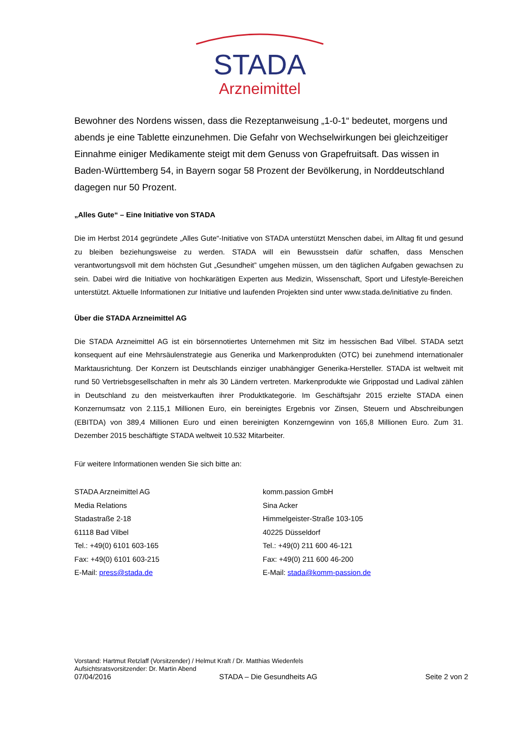STADA
Arzneimittel
Bewohner des Nordens wissen, dass die Rezeptanweisung „1-0-1“ bedeutet, morgens und abends je eine Tablette einzunehmen. Die Gefahr von Wechselwirkungen bei gleichzeitiger Einnahme einiger Medikamente steigt mit dem Genuss von Grapefruitsaft. Das wissen in Baden-Württemberg 54, in Bayern sogar 58 Prozent der Bevölkerung, in Norddeutschland dagegen nur 50 Prozent.
„Alles Gute“ – Eine Initiative von STADA
Die im Herbst 2014 gegründete „Alles Gute“-Initiative von STADA unterstützt Menschen dabei, im Alltag fit und gesund zu bleiben beziehungsweise zu werden. STADA will ein Bewusstsein dafür schaffen, dass Menschen verantwortungsvoll mit dem höchsten Gut „Gesundheit” umgehen müssen, um den täglichen Aufgaben gewachsen zu sein. Dabei wird die Initiative von hochkarätigen Experten aus Medizin, Wissenschaft, Sport und Lifestyle-Bereichen unterstützt. Aktuelle Informationen zur Initiative und laufenden Projekten sind unter www.stada.de/initiative zu finden.
Über die STADA Arzneimittel AG
Die STADA Arzneimittel AG ist ein börsennotiertes Unternehmen mit Sitz im hessischen Bad Vilbel. STADA setzt konsequent auf eine Mehrsäulenstrategie aus Generika und Markenprodukten (OTC) bei zunehmend internationaler Marktausrichtung. Der Konzern ist Deutschlands einziger unabhängiger Generika-Hersteller. STADA ist weltweit mit rund 50 Vertriebsgesellschaften in mehr als 30 Ländern vertreten. Markenprodukte wie Grippostad und Ladival zählen in Deutschland zu den meistverkauften ihrer Produktkategorie. Im Geschäftsjahr 2015 erzielte STADA einen Konzernumsatz von 2.115,1 Millionen Euro, ein bereinigtes Ergebnis vor Zinsen, Steuern und Abschreibungen (EBITDA) von 389,4 Millionen Euro und einen bereinigten Konzerngewinn von 165,8 Millionen Euro. Zum 31. Dezember 2015 beschäftigte STADA weltweit 10.532 Mitarbeiter.
Für weitere Informationen wenden Sie sich bitte an:
STADA Arzneimittel AG
Media Relations
Stadastraße 2-18
61118 Bad Vilbel
Tel.: +49(0) 6101 603-165
Fax: +49(0) 6101 603-215
E-Mail: press@stada.de
komm.passion GmbH
Sina Acker
Himmelgeister-Straße 103-105
40225 Düsseldorf
Tel.: +49(0) 211 600 46-121
Fax: +49(0) 211 600 46-200
E-Mail: stada@komm-passion.de
Vorstand: Hartmut Retzlaff (Vorsitzender) / Helmut Kraft / Dr. Matthias Wiedenfels
Aufsichtsratsvorsitzender: Dr. Martin Abend
07/04/2016 STADA – Die Gesundheits AG Seite 2 von 2